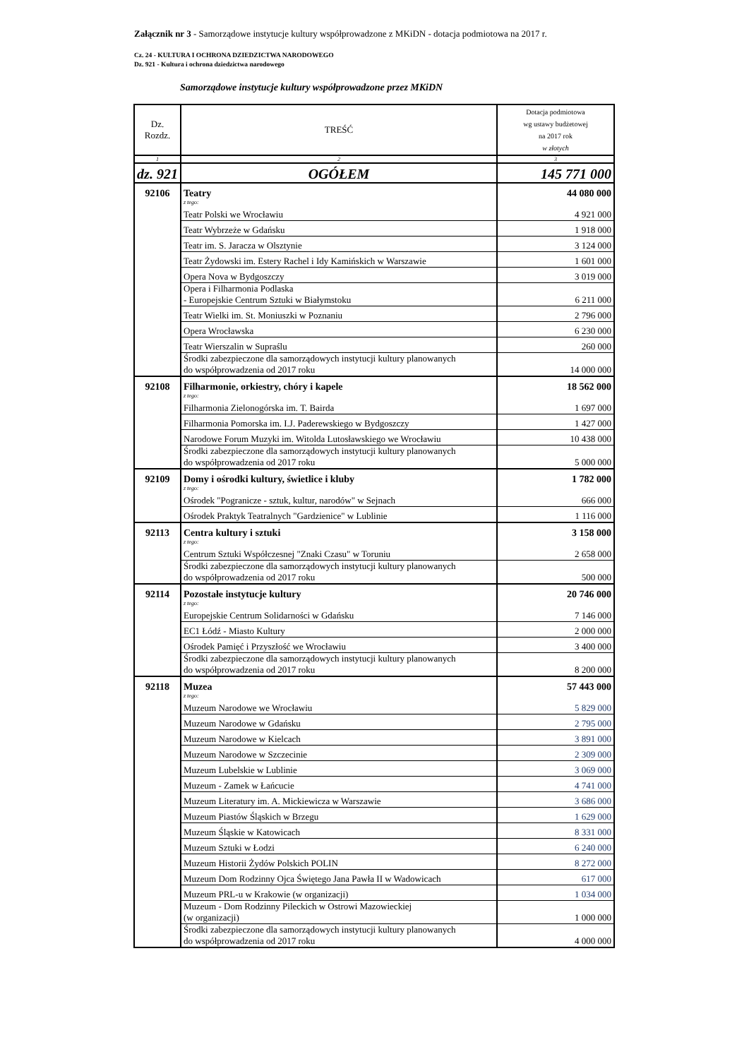Załącznik nr 3 - Samorządowe instytucje kultury współprowadzone z MKiDN - dotacja podmiotowa na 2017 r.
Cz. 24 - KULTURA I OCHRONA DZIEDZICTWA NARODOWEGO
Dz. 921 - Kultura i ochrona dziedzictwa narodowego
Samorządowe instytucje kultury współprowadzone przez MKiDN
| Dz. Rozdz. | TREŚĆ | Dotacja podmiotowa wg ustawy budżetowej na 2017 rok w złotych |
| --- | --- | --- |
| 1 | 2 | 3 |
| dz. 921 | OGÓŁEM | 145 771 000 |
| 92106 | Teatry | 44 080 000 |
| | z tego: | |
| | Teatr Polski we Wrocławiu | 4 921 000 |
| | Teatr Wybrzeże w Gdańsku | 1 918 000 |
| | Teatr im. S. Jaracza w Olsztynie | 3 124 000 |
| | Teatr Żydowski im. Estery Rachel i Idy Kamińskich w Warszawie | 1 601 000 |
| | Opera Nova w Bydgoszczy | 3 019 000 |
| | Opera i Filharmonia Podlaska - Europejskie Centrum Sztuki w Białymstoku | 6 211 000 |
| | Teatr Wielki im. St. Moniuszki w Poznaniu | 2 796 000 |
| | Opera Wrocławska | 6 230 000 |
| | Teatr Wierszalin w Supraślu | 260 000 |
| | Środki zabezpieczone dla samorządowych instytucji kultury planowanych do współprowadzenia od 2017 roku | 14 000 000 |
| 92108 | Filharmonie, orkiestry, chóry i kapele | 18 562 000 |
| | z tego: | |
| | Filharmonia Zielonogórska im. T. Bairda | 1 697 000 |
| | Filharmonia Pomorska im. I.J. Paderewskiego w Bydgoszczy | 1 427 000 |
| | Narodowe Forum Muzyki im. Witolda Lutosławskiego we Wrocławiu | 10 438 000 |
| | Środki zabezpieczone dla samorządowych instytucji kultury planowanych do współprowadzenia od 2017 roku | 5 000 000 |
| 92109 | Domy i ośrodki kultury, świetlice i kluby | 1 782 000 |
| | z tego: | |
| | Ośrodek "Pogranicze - sztuk, kultur, narodów" w Sejnach | 666 000 |
| | Ośrodek Praktyk Teatralnych "Gardzienice" w Lublinie | 1 116 000 |
| 92113 | Centra kultury i sztuki | 3 158 000 |
| | z tego: | |
| | Centrum Sztuki Współczesnej "Znaki Czasu" w Toruniu | 2 658 000 |
| | Środki zabezpieczone dla samorządowych instytucji kultury planowanych do współprowadzenia od 2017 roku | 500 000 |
| 92114 | Pozostałe instytucje kultury | 20 746 000 |
| | z tego: | |
| | Europejskie Centrum Solidarności w Gdańsku | 7 146 000 |
| | EC1 Łódź - Miasto Kultury | 2 000 000 |
| | Ośrodek Pamięć i Przyszłość we Wrocławiu | 3 400 000 |
| | Środki zabezpieczone dla samorządowych instytucji kultury planowanych do współprowadzenia od 2017 roku | 8 200 000 |
| 92118 | Muzea | 57 443 000 |
| | z tego: | |
| | Muzeum Narodowe we Wrocławiu | 5 829 000 |
| | Muzeum Narodowe w Gdańsku | 2 795 000 |
| | Muzeum Narodowe w Kielcach | 3 891 000 |
| | Muzeum Narodowe w Szczecinie | 2 309 000 |
| | Muzeum Lubelskie w Lublinie | 3 069 000 |
| | Muzeum - Zamek w Łańcucie | 4 741 000 |
| | Muzeum Literatury im. A. Mickiewicza w Warszawie | 3 686 000 |
| | Muzeum Piastów Śląskich w Brzegu | 1 629 000 |
| | Muzeum Śląskie w Katowicach | 8 331 000 |
| | Muzeum Sztuki w Łodzi | 6 240 000 |
| | Muzeum Historii Żydów Polskich POLIN | 8 272 000 |
| | Muzeum Dom Rodzinny Ojca Świętego Jana Pawła II w Wadowicach | 617 000 |
| | Muzeum PRL-u w Krakowie (w organizacji) | 1 034 000 |
| | Muzeum - Dom Rodzinny Pileckich w Ostrowi Mazowieckiej (w organizacji) | 1 000 000 |
| | Środki zabezpieczone dla samorządowych instytucji kultury planowanych do współprowadzenia od 2017 roku | 4 000 000 |